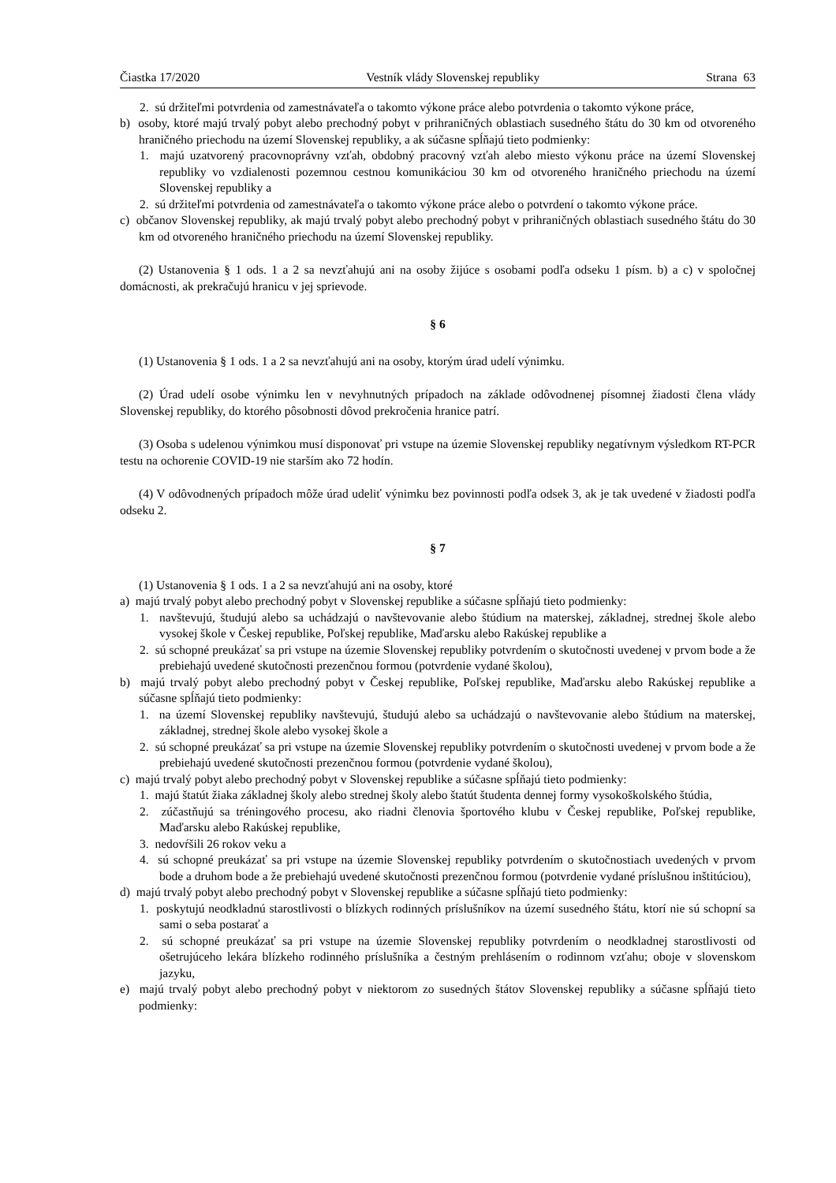Čiastka 17/2020 Vestník vlády Slovenskej republiky Strana 63
2. sú držiteľmi potvrdenia od zamestnávateľa o takomto výkone práce alebo potvrdenia o takomto výkone práce,
b) osoby, ktoré majú trvalý pobyt alebo prechodný pobyt v prihraničných oblastiach susedného štátu do 30 km od otvoreného hraničného priechodu na území Slovenskej republiky, a ak súčasne spĺňajú tieto podmienky:
1. majú uzatvorený pracovnoprávny vzťah, obdobný pracovný vzťah alebo miesto výkonu práce na území Slovenskej republiky vo vzdialenosti pozemnou cestnou komunikáciou 30 km od otvoreného hraničného priechodu na území Slovenskej republiky a
2. sú držiteľmi potvrdenia od zamestnávateľa o takomto výkone práce alebo o potvrdení o takomto výkone práce.
c) občanov Slovenskej republiky, ak majú trvalý pobyt alebo prechodný pobyt v prihraničných oblastiach susedného štátu do 30 km od otvoreného hraničného priechodu na území Slovenskej republiky.
(2) Ustanovenia § 1 ods. 1 a 2 sa nevzťahujú ani na osoby žijúce s osobami podľa odseku 1 písm. b) a c) v spoločnej domácnosti, ak prekračujú hranicu v jej sprievode.
§ 6
(1) Ustanovenia § 1 ods. 1 a 2 sa nevzťahujú ani na osoby, ktorým úrad udelí výnimku.
(2) Úrad udelí osobe výnimku len v nevyhnutných prípadoch na základe odôvodnenej písomnej žiadosti člena vlády Slovenskej republiky, do ktorého pôsobnosti dôvod prekročenia hranice patrí.
(3) Osoba s udelenou výnimkou musí disponovať pri vstupe na územie Slovenskej republiky negatívnym výsledkom RT-PCR testu na ochorenie COVID-19 nie starším ako 72 hodín.
(4) V odôvodnených prípadoch môže úrad udeliť výnimku bez povinnosti podľa odsek 3, ak je tak uvedené v žiadosti podľa odseku 2.
§ 7
(1) Ustanovenia § 1 ods. 1 a 2 sa nevzťahujú ani na osoby, ktoré
a) majú trvalý pobyt alebo prechodný pobyt v Slovenskej republike a súčasne spĺňajú tieto podmienky:
1. navštevujú, študujú alebo sa uchádzajú o navštevovanie alebo štúdium na materskej, základnej, strednej škole alebo vysokej škole v Českej republike, Poľskej republike, Maďarsku alebo Rakúskej republike a
2. sú schopné preukázať sa pri vstupe na územie Slovenskej republiky potvrdením o skutočnosti uvedenej v prvom bode a že prebiehajú uvedené skutočnosti prezenčnou formou (potvrdenie vydané školou),
b) majú trvalý pobyt alebo prechodný pobyt v Českej republike, Poľskej republike, Maďarsku alebo Rakúskej republike a súčasne spĺňajú tieto podmienky:
1. na území Slovenskej republiky navštevujú, študujú alebo sa uchádzajú o navštevovanie alebo štúdium na materskej, základnej, strednej škole alebo vysokej škole a
2. sú schopné preukázať sa pri vstupe na územie Slovenskej republiky potvrdením o skutočnosti uvedenej v prvom bode a že prebiehajú uvedené skutočnosti prezenčnou formou (potvrdenie vydané školou),
c) majú trvalý pobyt alebo prechodný pobyt v Slovenskej republike a súčasne spĺňajú tieto podmienky:
1. majú štatút žiaka základnej školy alebo strednej školy alebo štatút študenta dennej formy vysokoškolského štúdia,
2. zúčastňujú sa tréningového procesu, ako riadni členovia športového klubu v Českej republike, Poľskej republike, Maďarsku alebo Rakúskej republike,
3. nedovŕšili 26 rokov veku a
4. sú schopné preukázať sa pri vstupe na územie Slovenskej republiky potvrdením o skutočnostiach uvedených v prvom bode a druhom bode a že prebiehajú uvedené skutočnosti prezenčnou formou (potvrdenie vydané príslušnou inštitúciou),
d) majú trvalý pobyt alebo prechodný pobyt v Slovenskej republike a súčasne spĺňajú tieto podmienky:
1. poskytujú neodkladnú starostlivosti o blízkych rodinných príslušníkov na území susedného štátu, ktorí nie sú schopní sa sami o seba postarať a
2. sú schopné preukázať sa pri vstupe na územie Slovenskej republiky potvrdením o neodkladnej starostlivosti od ošetrujúceho lekára blízkeho rodinného príslušníka a čestným prehlásením o rodinnom vzťahu; oboje v slovenskom jazyku,
e) majú trvalý pobyt alebo prechodný pobyt v niektorom zo susedných štátov Slovenskej republiky a súčasne spĺňajú tieto podmienky: